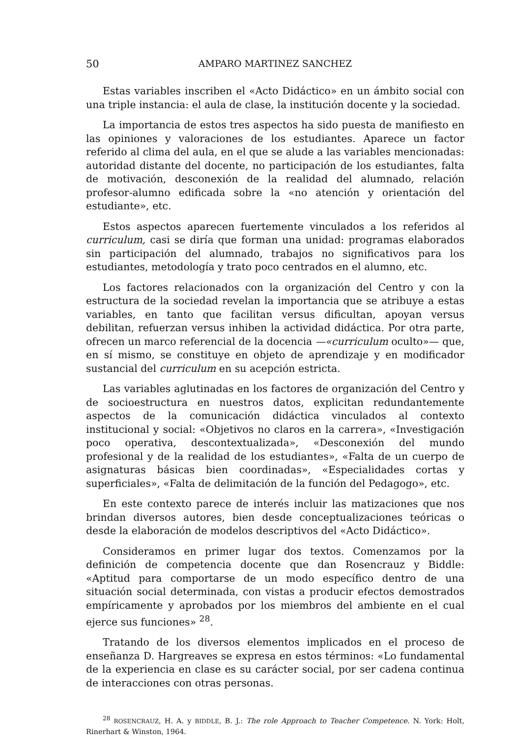50 AMPARO MARTINEZ SANCHEZ
Estas variables inscriben el «Acto Didáctico» en un ámbito social con una triple instancia: el aula de clase, la institución docente y la sociedad.
La importancia de estos tres aspectos ha sido puesta de manifiesto en las opiniones y valoraciones de los estudiantes. Aparece un factor referido al clima del aula, en el que se alude a las variables mencionadas: autoridad distante del docente, no participación de los estudiantes, falta de motivación, desconexión de la realidad del alumnado, relación profesor-alumno edificada sobre la «no atención y orientación del estudiante», etc.
Estos aspectos aparecen fuertemente vinculados a los referidos al curriculum, casi se diría que forman una unidad: programas elaborados sin participación del alumnado, trabajos no significativos para los estudiantes, metodología y trato poco centrados en el alumno, etc.
Los factores relacionados con la organización del Centro y con la estructura de la sociedad revelan la importancia que se atribuye a estas variables, en tanto que facilitan versus dificultan, apoyan versus debilitan, refuerzan versus inhiben la actividad didáctica. Por otra parte, ofrecen un marco referencial de la docencia —«curriculum oculto»— que, en sí mismo, se constituye en objeto de aprendizaje y en modificador sustancial del curriculum en su acepción estricta.
Las variables aglutinadas en los factores de organización del Centro y de socioestructura en nuestros datos, explicitan redundantemente aspectos de la comunicación didáctica vinculados al contexto institucional y social: «Objetivos no claros en la carrera», «Investigación poco operativa, descontextualizada», «Desconexión del mundo profesional y de la realidad de los estudiantes», «Falta de un cuerpo de asignaturas básicas bien coordinadas», «Especialidades cortas y superficiales», «Falta de delimitación de la función del Pedagogo», etc.
En este contexto parece de interés incluir las matizaciones que nos brindan diversos autores, bien desde conceptualizaciones teóricas o desde la elaboración de modelos descriptivos del «Acto Didáctico».
Consideramos en primer lugar dos textos. Comenzamos por la definición de competencia docente que dan Rosencrauz y Biddle: «Aptitud para comportarse de un modo específico dentro de una situación social determinada, con vistas a producir efectos demostrados empíricamente y aprobados por los miembros del ambiente en el cual ejerce sus funciones» <sup>28</sup>.
Tratando de los diversos elementos implicados en el proceso de enseñanza D. Hargreaves se expresa en estos términos: «Lo fundamental de la experiencia en clase es su carácter social, por ser cadena continua de interacciones con otras personas.
<sup>28</sup> ROSENCRAUZ, H. A. y BIDDLE, B. J.: The role Approach to Teacher Competence. N. York: Holt, Rinerhart & Winston, 1964.